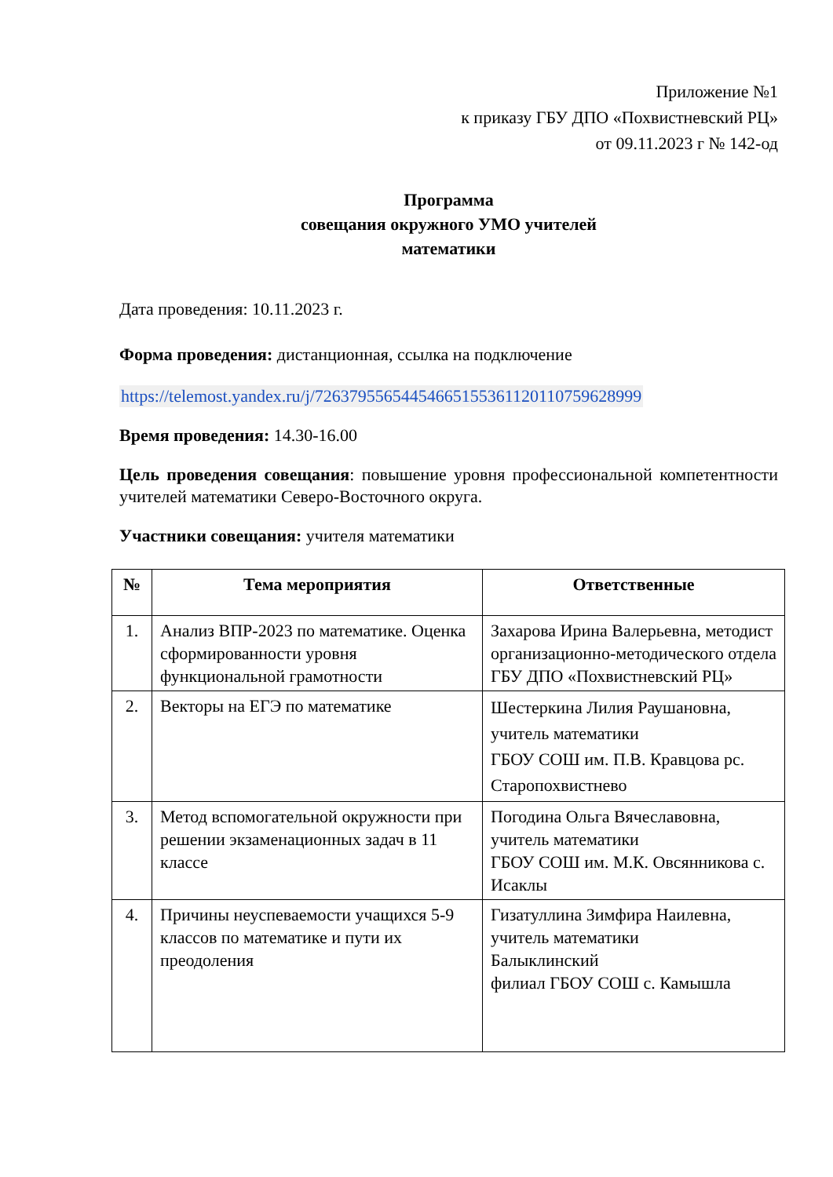Приложение №1
к приказу ГБУ ДПО «Похвистневский РЦ»
от 09.11.2023 г № 142-од
Программа
совещания окружного УМО учителей
математики
Дата проведения: 10.11.2023 г.
Форма проведения: дистанционная, ссылка на подключение
https://telemost.yandex.ru/j/72637955654454665155361120110759628999
Время проведения: 14.30-16.00
Цель проведения совещания: повышение уровня профессиональной компетентности учителей математики Северо-Восточного округа.
Участники совещания: учителя математики
| № | Тема мероприятия | Ответственные |
| --- | --- | --- |
| 1. | Анализ ВПР-2023 по математике. Оценка сформированности уровня функциональной грамотности | Захарова Ирина Валерьевна, методист организационно-методического отдела ГБУ ДПО «Похвистневский РЦ» |
| 2. | Векторы на ЕГЭ по математике | Шестеркина Лилия Раушановна, учитель математики ГБОУ СОШ им. П.В. Кравцова рс. Старопохвистнево |
| 3. | Метод вспомогательной окружности при решении экзаменационных задач в 11 классе | Погодина Ольга Вячеславовна, учитель математики ГБОУ СОШ им. М.К. Овсянникова с. Исаклы |
| 4. | Причины неуспеваемости учащихся 5-9 классов по математике и пути их преодоления | Гизатуллина Зимфира Наилевна, учитель математики Балыклинский филиал ГБОУ СОШ с. Камышла |